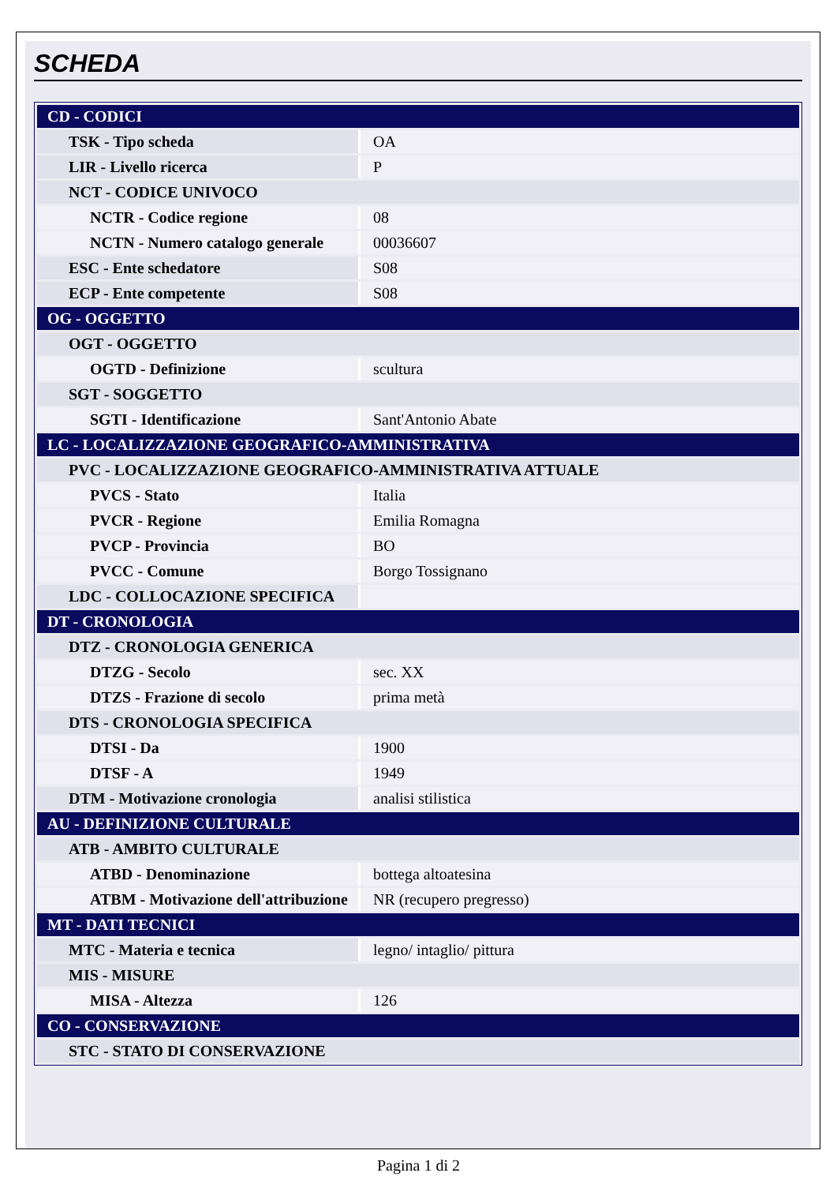SCHEDA
| CD - CODICI | |
| TSK - Tipo scheda | OA |
| LIR - Livello ricerca | P |
| NCT - CODICE UNIVOCO | |
| NCTR - Codice regione | 08 |
| NCTN - Numero catalogo generale | 00036607 |
| ESC - Ente schedatore | S08 |
| ECP - Ente competente | S08 |
| OG - OGGETTO | |
| OGT - OGGETTO | |
| OGTD - Definizione | scultura |
| SGT - SOGGETTO | |
| SGTI - Identificazione | Sant'Antonio Abate |
| LC - LOCALIZZAZIONE GEOGRAFICO-AMMINISTRATIVA | |
| PVC - LOCALIZZAZIONE GEOGRAFICO-AMMINISTRATIVA ATTUALE | |
| PVCS - Stato | Italia |
| PVCR - Regione | Emilia Romagna |
| PVCP - Provincia | BO |
| PVCC - Comune | Borgo Tossignano |
| LDC - COLLOCAZIONE SPECIFICA | |
| DT - CRONOLOGIA | |
| DTZ - CRONOLOGIA GENERICA | |
| DTZG - Secolo | sec. XX |
| DTZS - Frazione di secolo | prima metà |
| DTS - CRONOLOGIA SPECIFICA | |
| DTSI - Da | 1900 |
| DTSF - A | 1949 |
| DTM - Motivazione cronologia | analisi stilistica |
| AU - DEFINIZIONE CULTURALE | |
| ATB - AMBITO CULTURALE | |
| ATBD - Denominazione | bottega altoatesina |
| ATBM - Motivazione dell'attribuzione | NR (recupero pregresso) |
| MT - DATI TECNICI | |
| MTC - Materia e tecnica | legno/ intaglio/ pittura |
| MIS - MISURE | |
| MISA - Altezza | 126 |
| CO - CONSERVAZIONE | |
| STC - STATO DI CONSERVAZIONE | |
Pagina 1 di 2